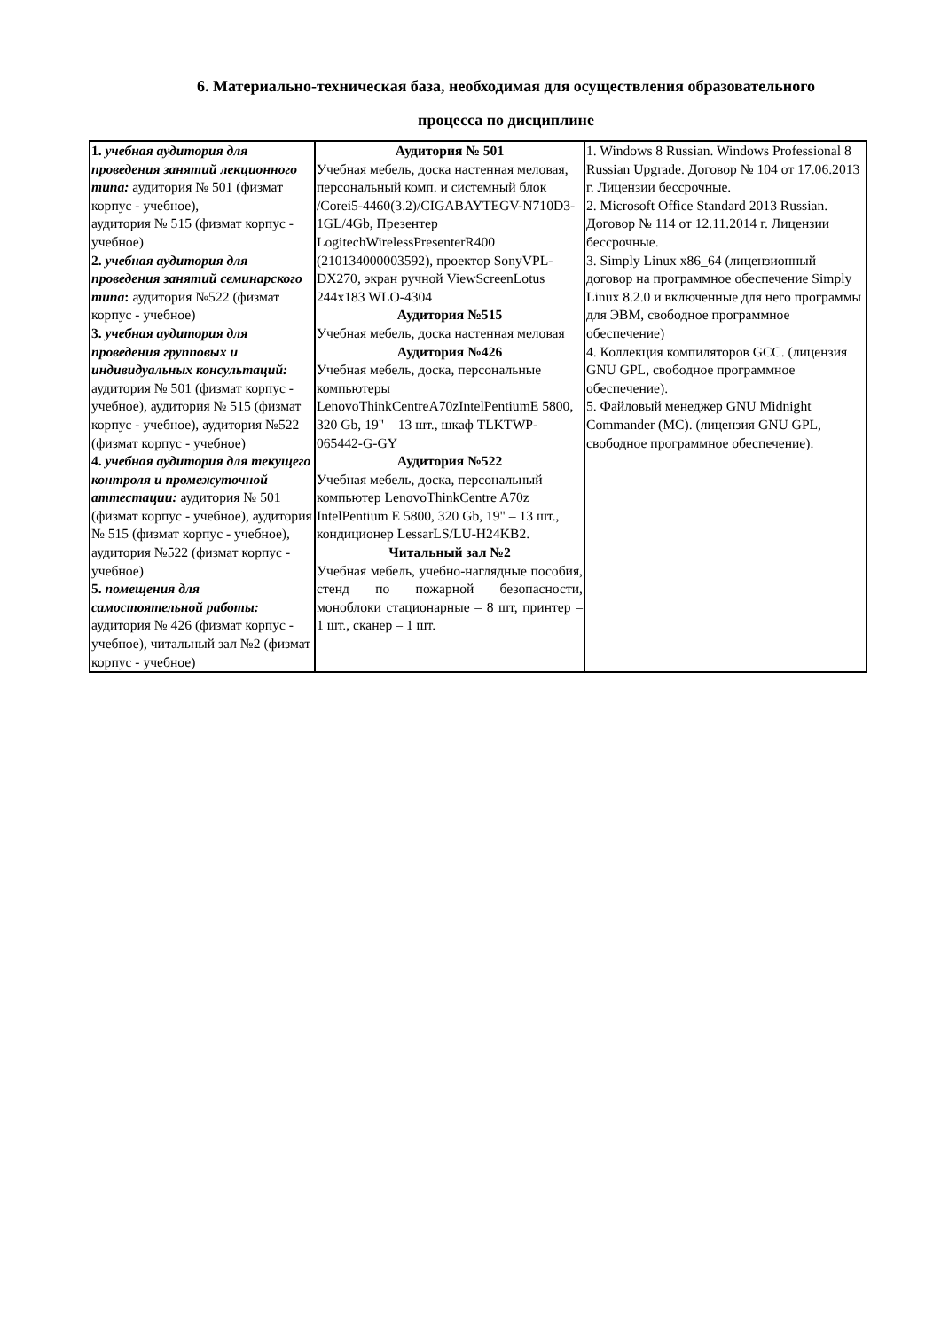6. Материально-техническая база, необходимая для осуществления образовательного
процесса по дисциплине
| 1. учебная аудитория для проведения занятий лекционного типа: аудитория № 501 (физмат корпус - учебное), аудитория № 515 (физмат корпус - учебное) 2. учебная аудитория для проведения занятий семинарского типа : аудитория №522 (физмат корпус - учебное) 3. учебная аудитория для проведения групповых и индивидуальных консультаций: аудитория № 501 (физмат корпус - учебное), аудитория № 515 (физмат корпус - учебное), аудитория №522 (физмат корпус - учебное) 4. учебная аудитория для текущего контроля и промежуточной аттестации: аудитория № 501 (физмат корпус - учебное), аудитория № 515 (физмат корпус - учебное), аудитория №522 (физмат корпус - учебное) 5. помещения для самостоятельной работы: аудитория № 426 (физмат корпус - учебное), читальный зал №2 (физмат корпус - учебное) | Аудитория № 501 Учебная мебель, доска настенная меловая, персональный комп. и системный блок /Corei5-4460(3.2)/CIGABAYTEGV-N710D3-1GL/4Gb, Презентер LogitechWirelessPresenterR400 (210134000003592), проектор SonyVPL-DX270, экран ручной ViewScreenLotus 244x183 WLO-4304 Аудитория №515 Учебная мебель, доска настенная меловая Аудитория №426 Учебная мебель, доска, персональные компьютеры LenovoThinkCentreA70zIntelPentiumE 5800, 320 Gb, 19" – 13 шт., шкаф TLKTWP-065442-G-GY Аудитория №522 Учебная мебель, доска, персональный компьютер LenovoThinkCentre A70z IntelPentium E 5800, 320 Gb, 19" – 13 шт., кондиционер LessarLS/LU-H24KB2. Читальный зал №2 Учебная мебель, учебно-наглядные пособия, стенд по пожарной безопасности, моноблоки стационарные – 8 шт, принтер – 1 шт., сканер – 1 шт. | 1. Windows 8 Russian. Windows Professional 8 Russian Upgrade. Договор № 104 от 17.06.2013 г. Лицензии бессрочные. 2. Microsoft Office Standard 2013 Russian. Договор № 114 от 12.11.2014 г. Лицензии бессрочные. 3. Simply Linux x86_64 (лицензионный договор на программное обеспечение Simply Linux 8.2.0 и включенные для него программы для ЭВМ, свободное программное обеспечение) 4. Коллекция компиляторов GCC. (лицензия GNU GPL, свободное программное обеспечение). 5. Файловый менеджер GNU Midnight Commander (MC). (лицензия GNU GPL, свободное программное обеспечение). |